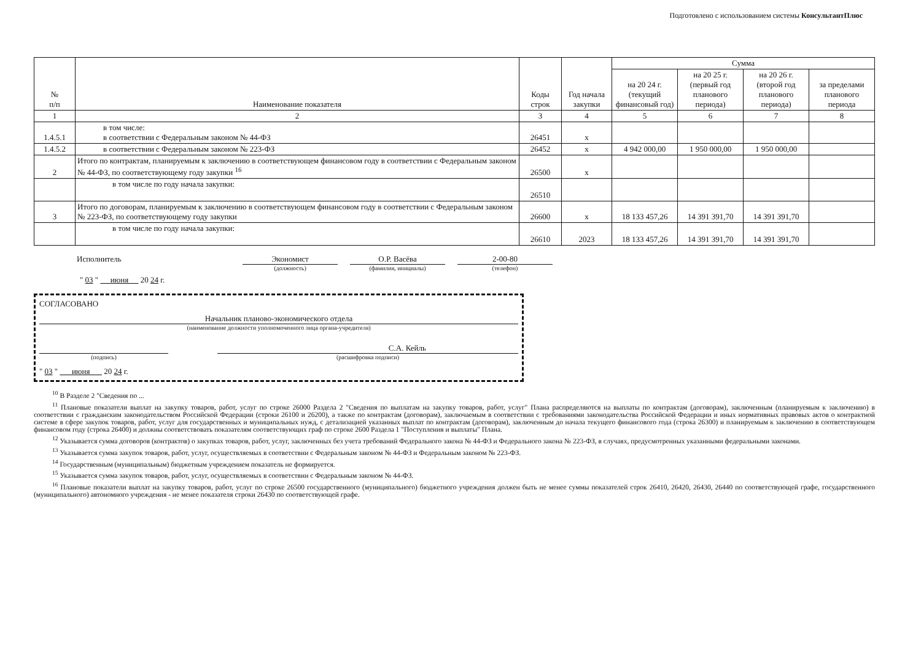Подготовлено с использованием системы КонсультантПлюс
| № п/п | Наименование показателя | Коды строк | Год начала закупки | Сумма | | | |
| --- | --- | --- | --- | --- | --- | --- | --- |
| | | | | на 20 24 г. (текущий финансовый год) | на 20 25 г. (первый год планового периода) | на 20 26 г. (второй год планового периода) | за пределами планового периода |
| 1 | 2 | 3 | 4 | 5 | 6 | 7 | 8 |
| 1.4.5.1 | в том числе: в соответствии с Федеральным законом № 44-ФЗ | 26451 | x | | | | |
| 1.4.5.2 | в соответствии с Федеральным законом № 223-ФЗ | 26452 | x | 4 942 000,00 | 1 950 000,00 | 1 950 000,00 | |
| 2 | Итого по контрактам, планируемым к заключению в соответствующем финансовом году в соответствии с Федеральным законом № 44-ФЗ, по соответствующему году закупки <sup>16</sup> | 26500 | x | | | | |
| | в том числе по году начала закупки: | 26510 | | | | | |
| 3 | Итого по договорам, планируемым к заключению в соответствующем финансовом году в соответствии с Федеральным законом № 223-ФЗ, по соответствующему году закупки | 26600 | x | 18 133 457,26 | 14 391 391,70 | 14 391 391,70 | |
| | в том числе по году начала закупки: | 26610 | 2023 | 18 133 457,26 | 14 391 391,70 | 14 391 391,70 | |
Исполнитель Экономист
(должность)
О.Р. Васёва
(фамилия, инициалы)
2-00-80
(телефон)
" 03 " июня 20 24 г.
СОГЛАСОВАНО
Начальник планово-экономического отдела
(наименование должности уполномоченного лица органа-учредителя)
(подпись)
С.А. Кейль
(расшифровка подписи)
" 03 " июня 20 24 г.
<sup>10</sup> В Разделе 2 "Сведения по ...
<sup>11</sup> Плановые показатели выплат на закупку товаров, работ, услуг по строке 26000 Раздела 2 "Сведения по выплатам на закупку товаров, работ, услуг" Плана распределяются на выплаты по контрактам (договорам), заключенным (планируемым к заключению) в соответствии с гражданским законодательством Российской Федерации (строки 26100 и 26200), а также по контрактам (договорам), заключаемым в соответствии с требованиями законодательства Российской Федерации и иных нормативных правовых актов о контрактной системе в сфере закупок товаров, работ, услуг для государственных и муниципальных нужд, с детализацией указанных выплат по контрактам (договорам), заключенным до начала текущего финансового года (строка 26300) и планируемым к заключению в соответствующем финансовом году (строка 26400) и должны соответствовать показателям соответствующих граф по строке 2600 Раздела 1 "Поступления и выплаты" Плана.
<sup>12</sup> Указывается сумма договоров (контрактов) о закупках товаров, работ, услуг, заключенных без учета требований Федерального закона № 44-ФЗ и Федерального закона № 223-ФЗ, в случаях, предусмотренных указанными федеральными законами.
<sup>13</sup> Указывается сумма закупок товаров, работ, услуг, осуществляемых в соответствии с Федеральным законом № 44-ФЗ и Федеральным законом № 223-ФЗ.
<sup>14</sup> Государственным (муниципальным) бюджетным учреждением показатель не формируется.
<sup>15</sup> Указывается сумма закупок товаров, работ, услуг, осуществляемых в соответствии с Федеральным законом № 44-ФЗ.
<sup>16</sup> Плановые показатели выплат на закупку товаров, работ, услуг по строке 26500 государственного (муниципального) бюджетного учреждения должен быть не менее суммы показателей строк 26410, 26420, 26430, 26440 по соответствующей графе, государственного (муниципального) автономного учреждения - не менее показателя строки 26430 по соответствующей графе.